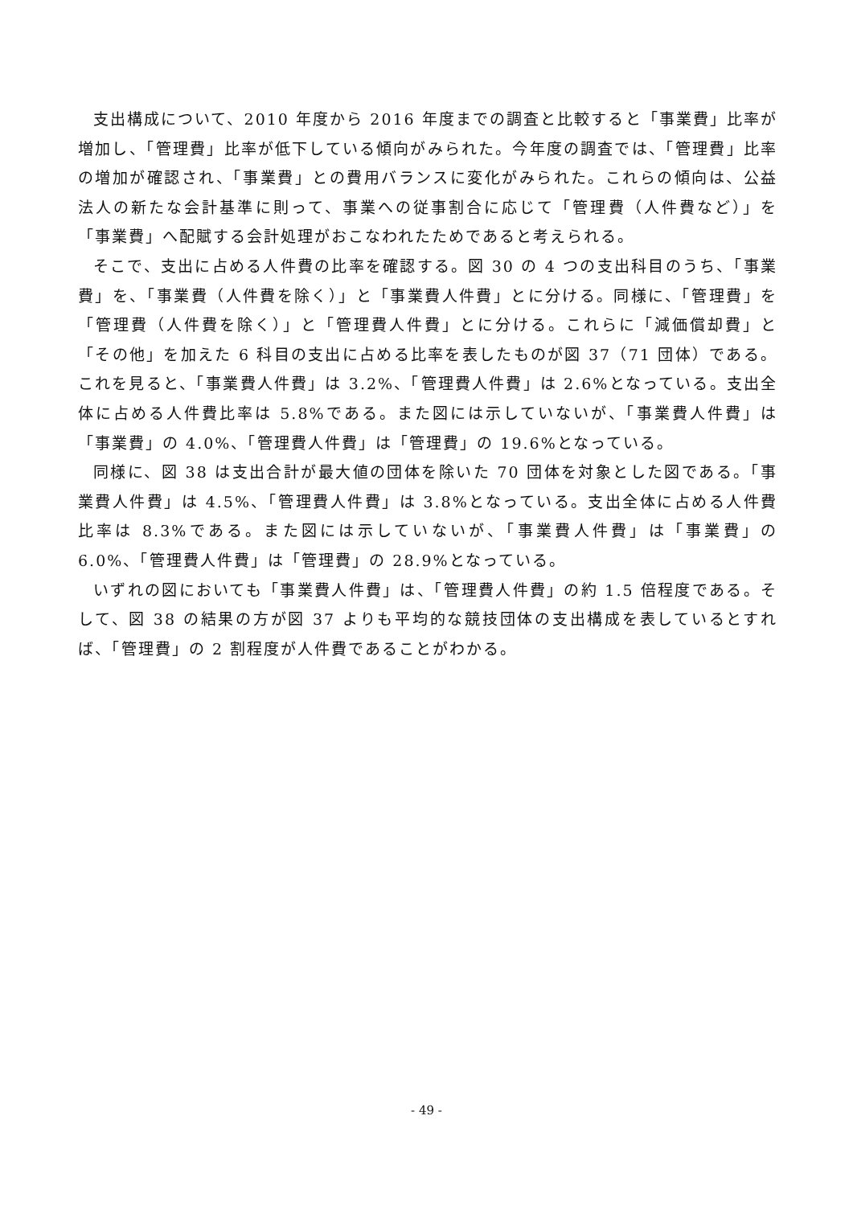支出構成について、2010 年度から 2016 年度までの調査と比較すると「事業費」比率が増加し、「管理費」比率が低下している傾向がみられた。今年度の調査では、「管理費」比率の増加が確認され、「事業費」との費用バランスに変化がみられた。これらの傾向は、公益法人の新たな会計基準に則って、事業への従事割合に応じて「管理費（人件費など）」を「事業費」へ配賦する会計処理がおこなわれたためであると考えられる。
そこで、支出に占める人件費の比率を確認する。図 30 の 4 つの支出科目のうち、「事業費」を、「事業費（人件費を除く）」と「事業費人件費」とに分ける。同様に、「管理費」を「管理費（人件費を除く）」と「管理費人件費」とに分ける。これらに「減価償却費」と「その他」を加えた 6 科目の支出に占める比率を表したものが図 37（71 団体）である。これを見ると、「事業費人件費」は 3.2%、「管理費人件費」は 2.6%となっている。支出全体に占める人件費比率は 5.8%である。また図には示していないが、「事業費人件費」は「事業費」の 4.0%、「管理費人件費」は「管理費」の 19.6%となっている。
同様に、図 38 は支出合計が最大値の団体を除いた 70 団体を対象とした図である。「事業費人件費」は 4.5%、「管理費人件費」は 3.8%となっている。支出全体に占める人件費比率は 8.3%である。また図には示していないが、「事業費人件費」は「事業費」の 6.0%、「管理費人件費」は「管理費」の 28.9%となっている。
いずれの図においても「事業費人件費」は、「管理費人件費」の約 1.5 倍程度である。そして、図 38 の結果の方が図 37 よりも平均的な競技団体の支出構成を表しているとすれば、「管理費」の 2 割程度が人件費であることがわかる。
- 49 -